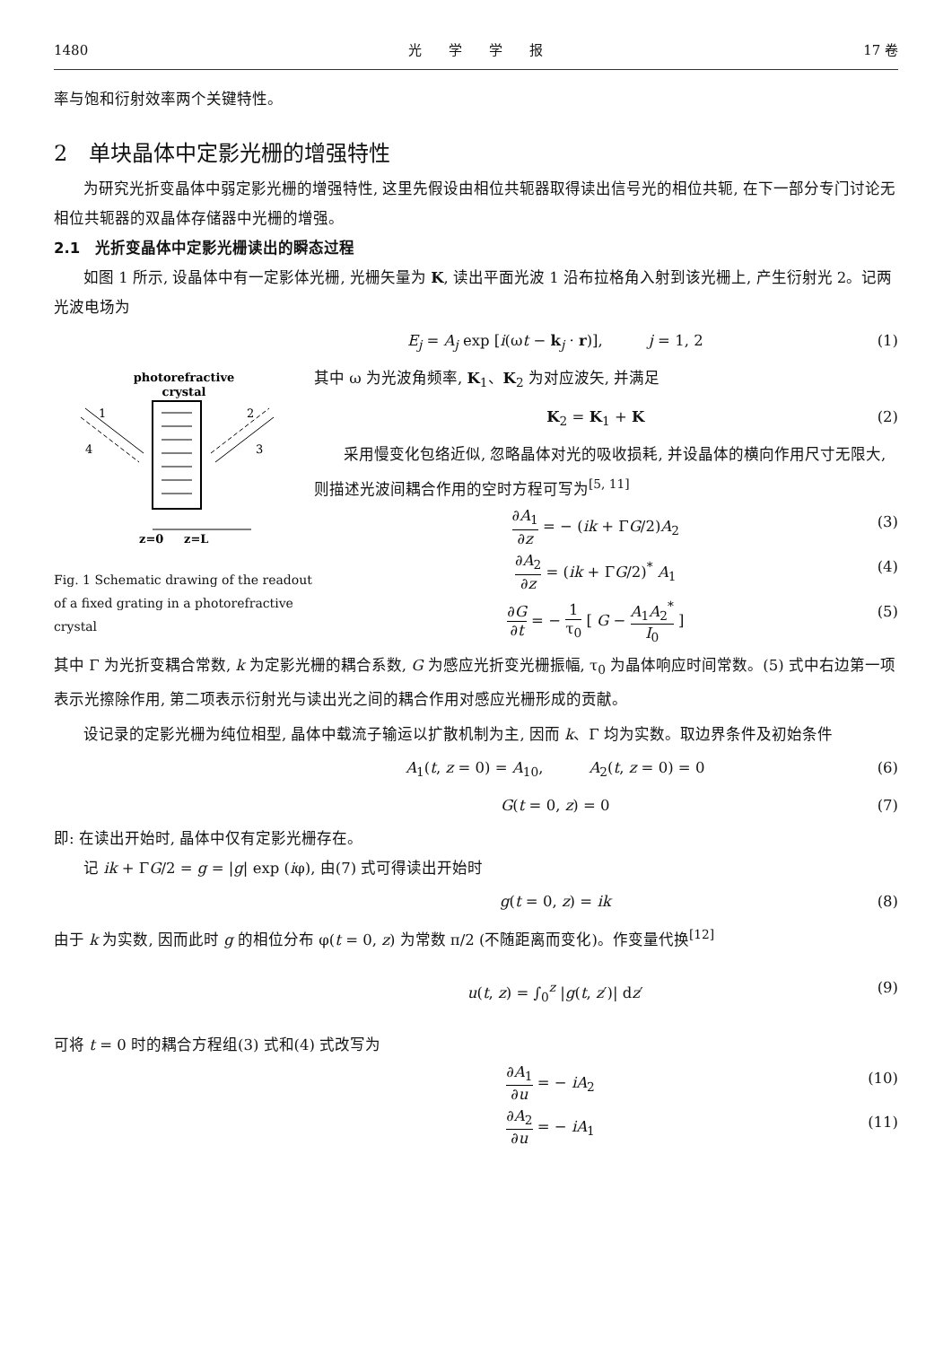1480 光　　学　　学　　报 17 卷
率与饱和衍射效率两个关键特性。
2　单块晶体中定影光栅的增强特性
为研究光折变晶体中弱定影光栅的增强特性, 这里先假设由相位共轭器取得读出信号光的相位共轭, 在下一部分专门讨论无相位共轭器的双晶体存储器中光栅的增强。
2.1　光折变晶体中定影光栅读出的瞬态过程
如图 1 所示, 设晶体中有一定影体光栅, 光栅矢量为 K, 读出平面光波 1 沿布拉格角入射到该光栅上, 产生衍射光 2。记两光波电场为
E<sub>j</sub> = A<sub>j</sub> exp [i(ωt − k<sub>j</sub> · r)],　　　j = 1, 2 (1)
photorefractive
crystal
1
4
2
3
z=0
z=L
Fig. 1 Schematic drawing of the readout of a fixed grating in a photorefractive crystal
其中 ω 为光波角频率, K<sub>1</sub>、K<sub>2</sub> 为对应波矢, 并满足
K<sub>2</sub> = K<sub>1</sub> + K (2)
采用慢变化包络近似, 忽略晶体对光的吸收损耗, 并设晶体的横向作用尺寸无限大, 则描述光波间耦合作用的空时方程可写为<sup>[5, 11]</sup>
∂A<sub>1</sub> ∂z = − (ik + ΓG/2)A<sub>2</sub> (3)
∂A<sub>2</sub> ∂z = (ik + ΓG/2)<sup>*</sup> A<sub>1</sub> (4)
∂G ∂t = − 1 τ<sub>0</sub> [ G − A<sub>1</sub>A<sub>2</sub><sup>*</sup> I<sub>0</sub> ] (5)
其中 Γ 为光折变耦合常数, k 为定影光栅的耦合系数, G 为感应光折变光栅振幅, τ<sub>0</sub> 为晶体响应时间常数。(5) 式中右边第一项表示光擦除作用, 第二项表示衍射光与读出光之间的耦合作用对感应光栅形成的贡献。
设记录的定影光栅为纯位相型, 晶体中载流子输运以扩散机制为主, 因而 k、Γ 均为实数。取边界条件及初始条件
A<sub>1</sub>(t, z = 0) = A<sub>10</sub>,　　　A<sub>2</sub>(t, z = 0) = 0 (6)
G(t = 0, z) = 0 (7)
即: 在读出开始时, 晶体中仅有定影光栅存在。
记 ik + ΓG/2 = g = |g| exp (iφ), 由(7) 式可得读出开始时
g(t = 0, z) = ik (8)
由于 k 为实数, 因而此时 g 的相位分布 φ(t = 0, z) 为常数 π/2 (不随距离而变化)。作变量代换<sup>[12]</sup>
u(t, z) = ∫<sub>0</sub><sup>z</sup> |g(t, z′)| dz′ (9)
可将 t = 0 时的耦合方程组(3) 式和(4) 式改写为
∂A<sub>1</sub> ∂u = − iA<sub>2</sub> (10)
∂A<sub>2</sub> ∂u = − iA<sub>1</sub> (11)